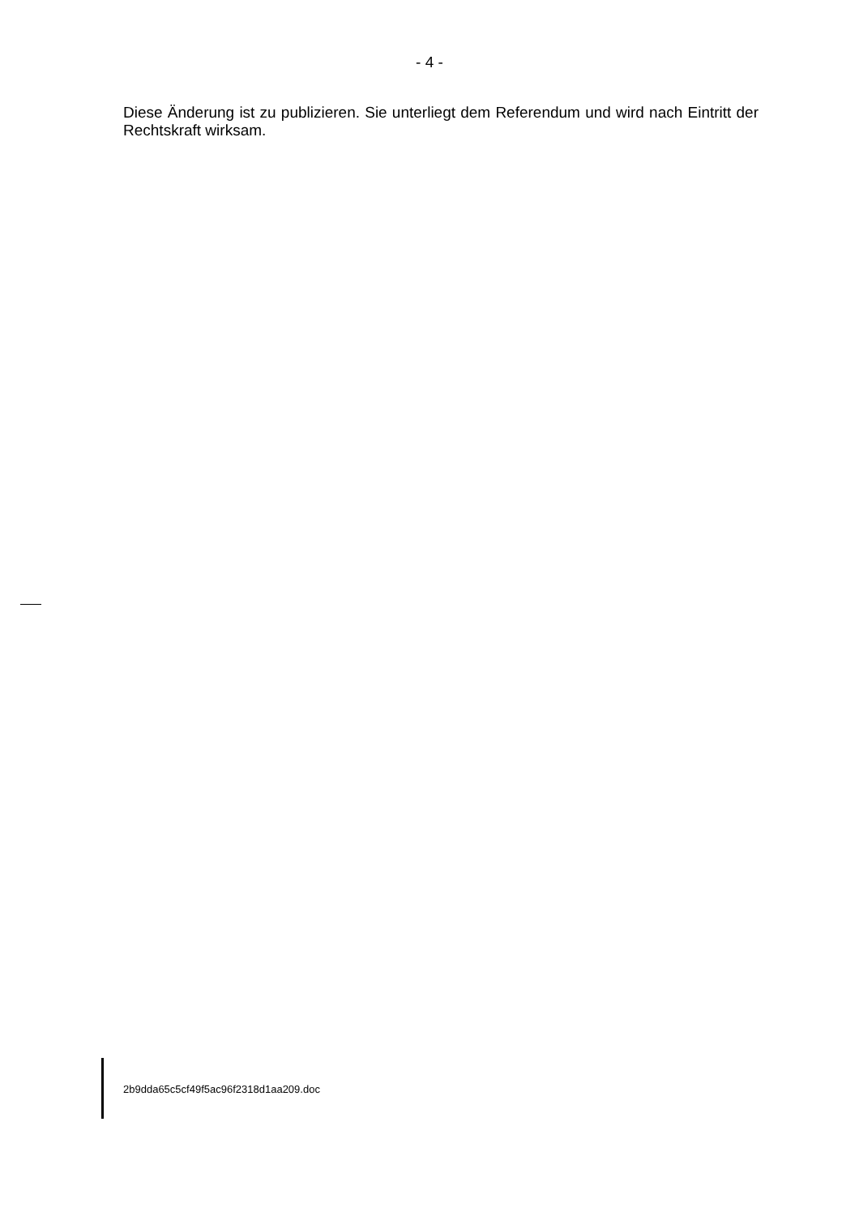- 4 -
Diese Änderung ist zu publizieren. Sie unterliegt dem Referendum und wird nach Eintritt der Rechtskraft wirksam.
2b9dda65c5cf49f5ac96f2318d1aa209.doc